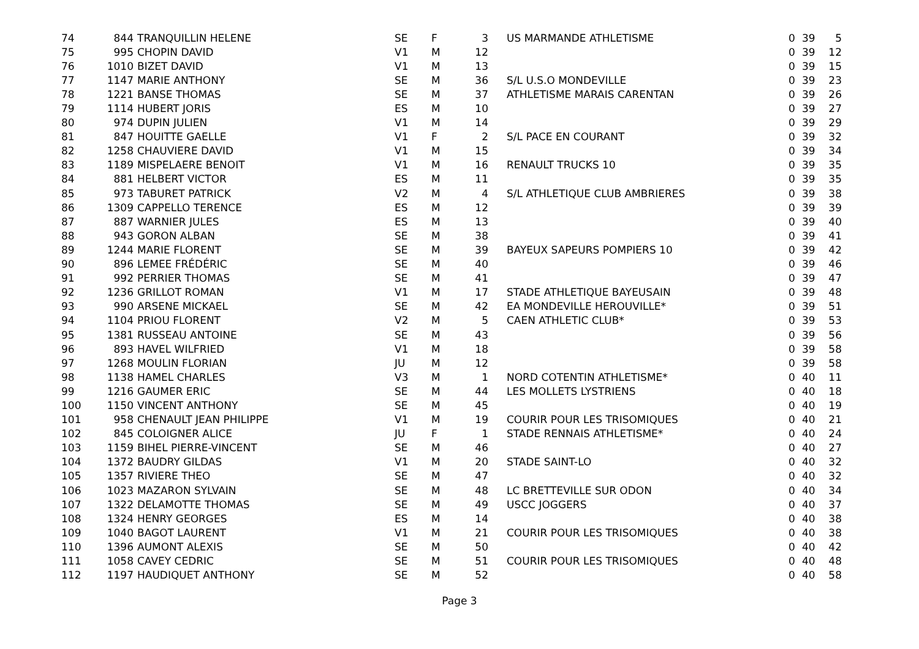| 74 | 844 | TRANQUILLIN HELENE | SE | F | 3 | US MARMANDE ATHLETISME | 0 | 39 | 5 |
| 75 | 995 | CHOPIN DAVID | V1 | M | 12 | | 0 | 39 | 12 |
| 76 | 1010 | BIZET DAVID | V1 | M | 13 | | 0 | 39 | 15 |
| 77 | 1147 | MARIE ANTHONY | SE | M | 36 | S/L U.S.O MONDEVILLE | 0 | 39 | 23 |
| 78 | 1221 | BANSE THOMAS | SE | M | 37 | ATHLETISME MARAIS CARENTAN | 0 | 39 | 26 |
| 79 | 1114 | HUBERT JORIS | ES | M | 10 | | 0 | 39 | 27 |
| 80 | 974 | DUPIN JULIEN | V1 | M | 14 | | 0 | 39 | 29 |
| 81 | 847 | HOUITTE GAELLE | V1 | F | 2 | S/L PACE EN COURANT | 0 | 39 | 32 |
| 82 | 1258 | CHAUVIERE DAVID | V1 | M | 15 | | 0 | 39 | 34 |
| 83 | 1189 | MISPELAERE BENOIT | V1 | M | 16 | RENAULT TRUCKS 10 | 0 | 39 | 35 |
| 84 | 881 | HELBERT VICTOR | ES | M | 11 | | 0 | 39 | 35 |
| 85 | 973 | TABURET PATRICK | V2 | M | 4 | S/L ATHLETIQUE CLUB AMBRIERES | 0 | 39 | 38 |
| 86 | 1309 | CAPPELLO TERENCE | ES | M | 12 | | 0 | 39 | 39 |
| 87 | 887 | WARNIER JULES | ES | M | 13 | | 0 | 39 | 40 |
| 88 | 943 | GORON ALBAN | SE | M | 38 | | 0 | 39 | 41 |
| 89 | 1244 | MARIE FLORENT | SE | M | 39 | BAYEUX SAPEURS POMPIERS 10 | 0 | 39 | 42 |
| 90 | 896 | LEMEE FRÉDÉRIC | SE | M | 40 | | 0 | 39 | 46 |
| 91 | 992 | PERRIER THOMAS | SE | M | 41 | | 0 | 39 | 47 |
| 92 | 1236 | GRILLOT ROMAN | V1 | M | 17 | STADE ATHLETIQUE BAYEUSAIN | 0 | 39 | 48 |
| 93 | 990 | ARSENE MICKAEL | SE | M | 42 | EA MONDEVILLE HEROUVILLE* | 0 | 39 | 51 |
| 94 | 1104 | PRIOU FLORENT | V2 | M | 5 | CAEN ATHLETIC CLUB* | 0 | 39 | 53 |
| 95 | 1381 | RUSSEAU ANTOINE | SE | M | 43 | | 0 | 39 | 56 |
| 96 | 893 | HAVEL WILFRIED | V1 | M | 18 | | 0 | 39 | 58 |
| 97 | 1268 | MOULIN FLORIAN | JU | M | 12 | | 0 | 39 | 58 |
| 98 | 1138 | HAMEL CHARLES | V3 | M | 1 | NORD COTENTIN ATHLETISME* | 0 | 40 | 11 |
| 99 | 1216 | GAUMER ERIC | SE | M | 44 | LES MOLLETS LYSTRIENS | 0 | 40 | 18 |
| 100 | 1150 | VINCENT ANTHONY | SE | M | 45 | | 0 | 40 | 19 |
| 101 | 958 | CHENAULT JEAN PHILIPPE | V1 | M | 19 | COURIR POUR LES TRISOMIQUES | 0 | 40 | 21 |
| 102 | 845 | COLOIGNER ALICE | JU | F | 1 | STADE RENNAIS ATHLETISME* | 0 | 40 | 24 |
| 103 | 1159 | BIHEL PIERRE-VINCENT | SE | M | 46 | | 0 | 40 | 27 |
| 104 | 1372 | BAUDRY GILDAS | V1 | M | 20 | STADE SAINT-LO | 0 | 40 | 32 |
| 105 | 1357 | RIVIERE THEO | SE | M | 47 | | 0 | 40 | 32 |
| 106 | 1023 | MAZARON SYLVAIN | SE | M | 48 | LC BRETTEVILLE SUR ODON | 0 | 40 | 34 |
| 107 | 1322 | DELAMOTTE THOMAS | SE | M | 49 | USCC JOGGERS | 0 | 40 | 37 |
| 108 | 1324 | HENRY GEORGES | ES | M | 14 | | 0 | 40 | 38 |
| 109 | 1040 | BAGOT LAURENT | V1 | M | 21 | COURIR POUR LES TRISOMIQUES | 0 | 40 | 38 |
| 110 | 1396 | AUMONT ALEXIS | SE | M | 50 | | 0 | 40 | 42 |
| 111 | 1058 | CAVEY CEDRIC | SE | M | 51 | COURIR POUR LES TRISOMIQUES | 0 | 40 | 48 |
| 112 | 1197 | HAUDIQUET ANTHONY | SE | M | 52 | | 0 | 40 | 58 |
Page 3